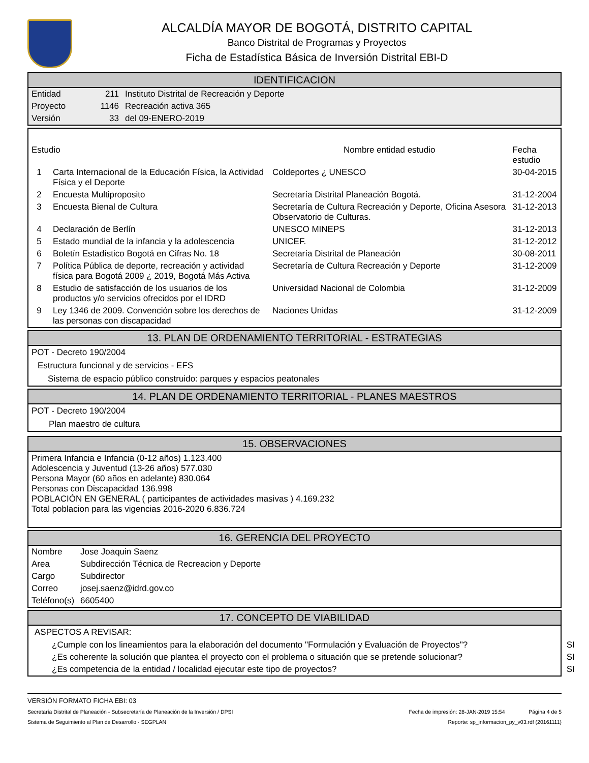ALCALDÍA MAYOR DE BOGOTÁ, DISTRITO CAPITAL
Banco Distrital de Programas y Proyectos
Ficha de Estadística Básica de Inversión Distrital EBI-D
IDENTIFICACION
| Entidad | 211 | Instituto Distrital de Recreación y Deporte |
| Proyecto | 1146 | Recreación activa 365 |
| Versión | 33 | del 09-ENERO-2019 |
| Estudio | | Nombre entidad estudio | Fecha estudio |
| --- | --- | --- | --- |
| 1 | Carta Internacional de la Educación Física, la Actividad Física y el Deporte | Coldeportes ¿ UNESCO | 30-04-2015 |
| 2 | Encuesta Multiproposito | Secretaría Distrital Planeación Bogotá. | 31-12-2004 |
| 3 | Encuesta Bienal de Cultura | Secretaría de Cultura Recreación y Deporte, Oficina Asesora Observatorio de Culturas. | 31-12-2013 |
| 4 | Declaración de Berlín | UNESCO MINEPS | 31-12-2013 |
| 5 | Estado mundial de la infancia y la adolescencia | UNICEF. | 31-12-2012 |
| 6 | Boletín Estadístico Bogotá en Cifras No. 18 | Secretaría Distrital de Planeación | 30-08-2011 |
| 7 | Política Pública de deporte, recreación y actividad física para Bogotá 2009 ¿ 2019, Bogotá Más Activa | Secretaría de Cultura Recreación y Deporte | 31-12-2009 |
| 8 | Estudio de satisfacción de los usuarios de los productos y/o servicios ofrecidos por el IDRD | Universidad Nacional de Colombia | 31-12-2009 |
| 9 | Ley 1346 de 2009. Convención sobre los derechos de las personas con discapacidad | Naciones Unidas | 31-12-2009 |
13. PLAN DE ORDENAMIENTO TERRITORIAL - ESTRATEGIAS
POT - Decreto 190/2004
Estructura funcional y de servicios - EFS
Sistema de espacio público construido: parques y espacios peatonales
14. PLAN DE ORDENAMIENTO TERRITORIAL - PLANES MAESTROS
POT - Decreto 190/2004
Plan maestro de cultura
15. OBSERVACIONES
Primera Infancia e Infancia (0-12 años) 1.123.400
Adolescencia y Juventud (13-26 años) 577.030
Persona Mayor (60 años en adelante) 830.064
Personas con Discapacidad 136.998
POBLACIÓN EN GENERAL ( participantes de actividades masivas ) 4.169.232
Total poblacion para las vigencias 2016-2020 6.836.724
16. GERENCIA DEL PROYECTO
| Nombre | Jose Joaquin Saenz |
| Area | Subdirección Técnica de Recreacion y Deporte |
| Cargo | Subdirector |
| Correo | josej.saenz@idrd.gov.co |
| Teléfono(s) | 6605400 |
17. CONCEPTO DE VIABILIDAD
ASPECTOS A REVISAR:
| ¿Cumple con los lineamientos para la elaboración del documento "Formulación y Evaluación de Proyectos"? | SI |
| ¿Es coherente la solución que plantea el proyecto con el problema o situación que se pretende solucionar? | SI |
| ¿Es competencia de la entidad / localidad ejecutar este tipo de proyectos? | SI |
VERSIÓN FORMATO FICHA EBI: 03
Secretaría Distrital de Planeación - Subsecretaría de Planeación de la Inversión / DPSI Fecha de impresión: 28-JAN-2019 15:54 Página 4 de 5
Sistema de Seguimiento al Plan de Desarrollo - SEGPLAN Reporte: sp_informacion_py_v03.rdf (20161111)